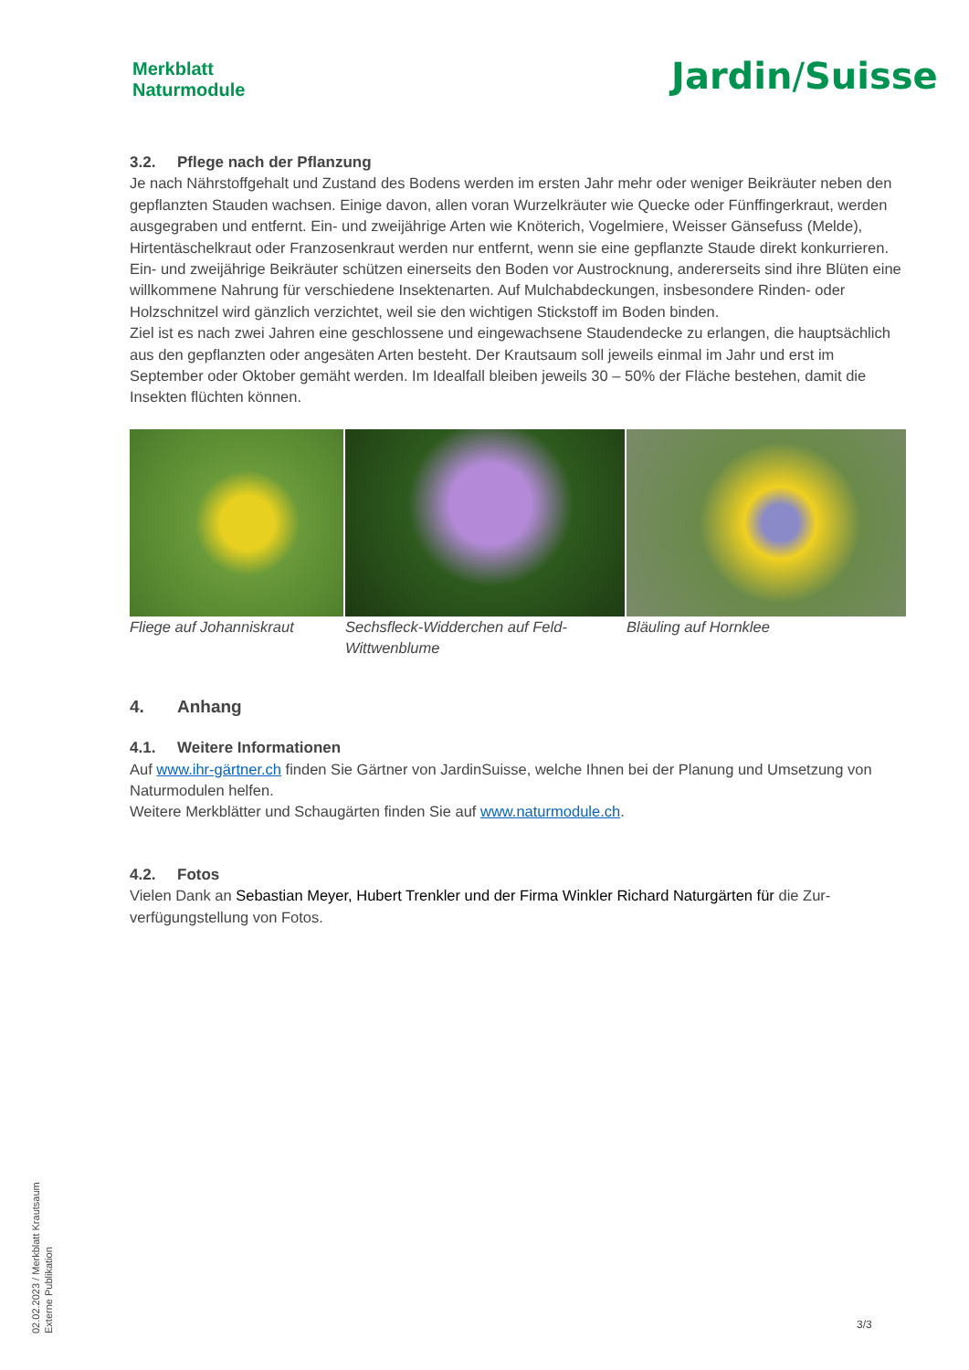Merkblatt
Naturmodule
Jardin/Suisse
3.2. Pflege nach der Pflanzung
Je nach Nährstoffgehalt und Zustand des Bodens werden im ersten Jahr mehr oder weniger Beikräuter neben den gepflanzten Stauden wachsen. Einige davon, allen voran Wurzelkräuter wie Quecke oder Fünf­fingerkraut, werden ausgegraben und entfernt. Ein- und zweijährige Arten wie Knöterich, Vogelmiere, Weisser Gänsefuss (Melde), Hirtentäschelkraut oder Franzosenkraut werden nur entfernt, wenn sie eine gepflanzte Staude direkt konkurrieren. Ein- und zweijährige Beikräuter schützen einerseits den Boden vor Austrocknung, andererseits sind ihre Blüten eine willkommene Nahrung für verschiedene Insektenarten. Auf Mulchabdeckungen, insbesondere Rinden- oder Holzschnitzel wird gänzlich verzichtet, weil sie den wichtigen Stickstoff im Boden binden.
Ziel ist es nach zwei Jahren eine geschlossene und eingewachsene Staudendecke zu erlangen, die haupt­sächlich aus den gepflanzten oder angesäten Arten besteht. Der Krautsaum soll jeweils einmal im Jahr und erst im September oder Oktober gemäht werden. Im Idealfall bleiben jeweils 30 – 50% der Fläche be­stehen, damit die Insekten flüchten können.
Fliege auf Johanniskraut
Sechsfleck-Widderchen auf Feld-Wittwenblume
Bläuling auf Hornklee
4. Anhang
4.1. Weitere Informationen
Auf www.ihr-gärtner.ch finden Sie Gärtner von JardinSuisse, welche Ihnen bei der Planung und Umset­zung von Naturmodulen helfen.
Weitere Merkblätter und Schaugärten finden Sie auf www.naturmodule.ch.
4.2. Fotos
Vielen Dank an Sebastian Meyer, Hubert Trenkler und der Firma Winkler Richard Naturgärten für die Zur­verfügungstellung von Fotos.
02.02.2023 / Merkblatt Krautsaum
Externe Publikation
3/3